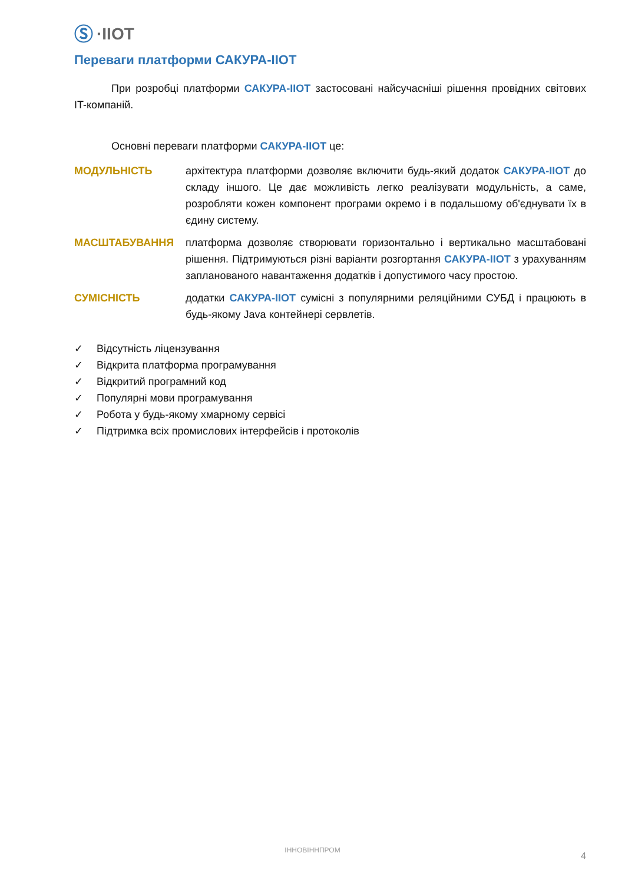Ⓢ ·IIOT
Переваги платформи САКУРА-IIOT
При розробці платформи САКУРА-IIOT застосовані найсучасніші рішення провідних світових IT-компаній.
Основні переваги платформи САКУРА-IIOT це:
МОДУЛЬНІСТЬ
архітектура платформи дозволяє включити будь-який додаток САКУРА-IIOT до складу іншого. Це дає можливість легко реалізувати модульність, а саме, розробляти кожен компонент програми окремо і в подальшому об'єднувати їх в єдину систему.
МАСШТАБУВАННЯ
платформа дозволяє створювати горизонтально і вертикально масштабовані рішення. Підтримуються різні варіанти розгортання САКУРА-IIOT з урахуванням запланованого навантаження додатків і допустимого часу простою.
СУМІСНІСТЬ
додатки САКУРА-IIOT сумісні з популярними реляційними СУБД і працюють в будь-якому Java контейнері сервлетів.
✓ Відсутність ліцензування
✓ Відкрита платформа програмування
✓ Відкритий програмний код
✓ Популярні мови програмування
✓ Робота у будь-якому хмарному сервісі
✓ Підтримка всіх промислових інтерфейсів і протоколів
ІННОВІННПРОМ
4